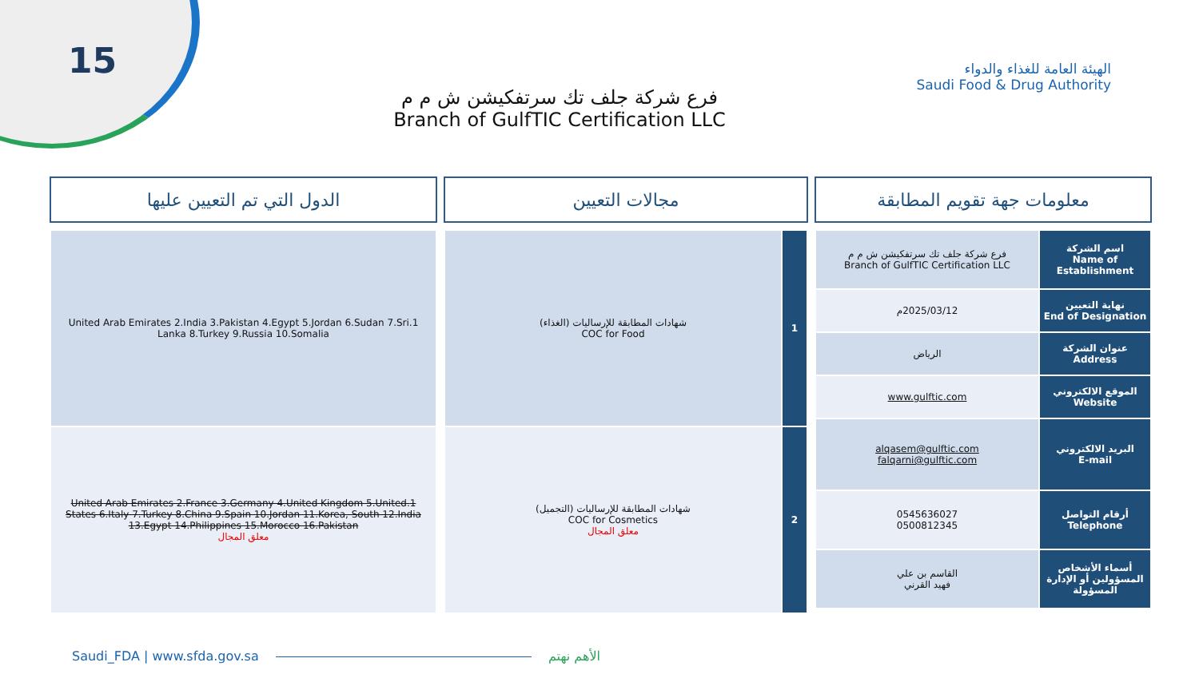15
الهيئة العامة للغذاء والدواء
Saudi Food & Drug Authority
فرع شركة جلف تك سرتفكيشن ش م م
Branch of GulfTIC Certification LLC
معلومات جهة تقويم المطابقة
| اسم الشركة Name of Establishment | فرع شركة جلف تك سرتفكيشن ش م م Branch of GulfTIC Certification LLC |
| نهاية التعيين End of Designation | 2025/03/12م |
| عنوان الشركة Address | الرياض |
| الموقع الالكتروني Website | www.gulftic.com |
| البريد الالكتروني E-mail | alqasem@gulftic.com falqarni@gulftic.com |
| أرقام التواصل Telephone | 0545636027 0500812345 |
| أسماء الأشخاص المسؤولين أو الإدارة المسؤولة | القاسم بن علي فهيد القرني |
مجالات التعيين
| 1 | شهادات المطابقة للإرساليات (الغذاء) COC for Food |
| 2 | شهادات المطابقة للإرساليات (التجميل) COC for Cosmetics معلق المجال |
الدول التي تم التعيين عليها
| 1.United Arab Emirates 2.India 3.Pakistan 4.Egypt 5.Jordan 6.Sudan 7.Sri Lanka 8.Turkey 9.Russia 10.Somalia |
| 1.United Arab Emirates 2.France 3.Germany 4.United Kingdom 5.United States 6.Italy 7.Turkey 8.China 9.Spain 10.Jordan 11.Korea, South 12.India 13.Egypt 14.Philippines 15.Morocco 16.Pakistan معلق المجال |
Saudi_FDA | www.sfda.gov.sa الأهم نهتم